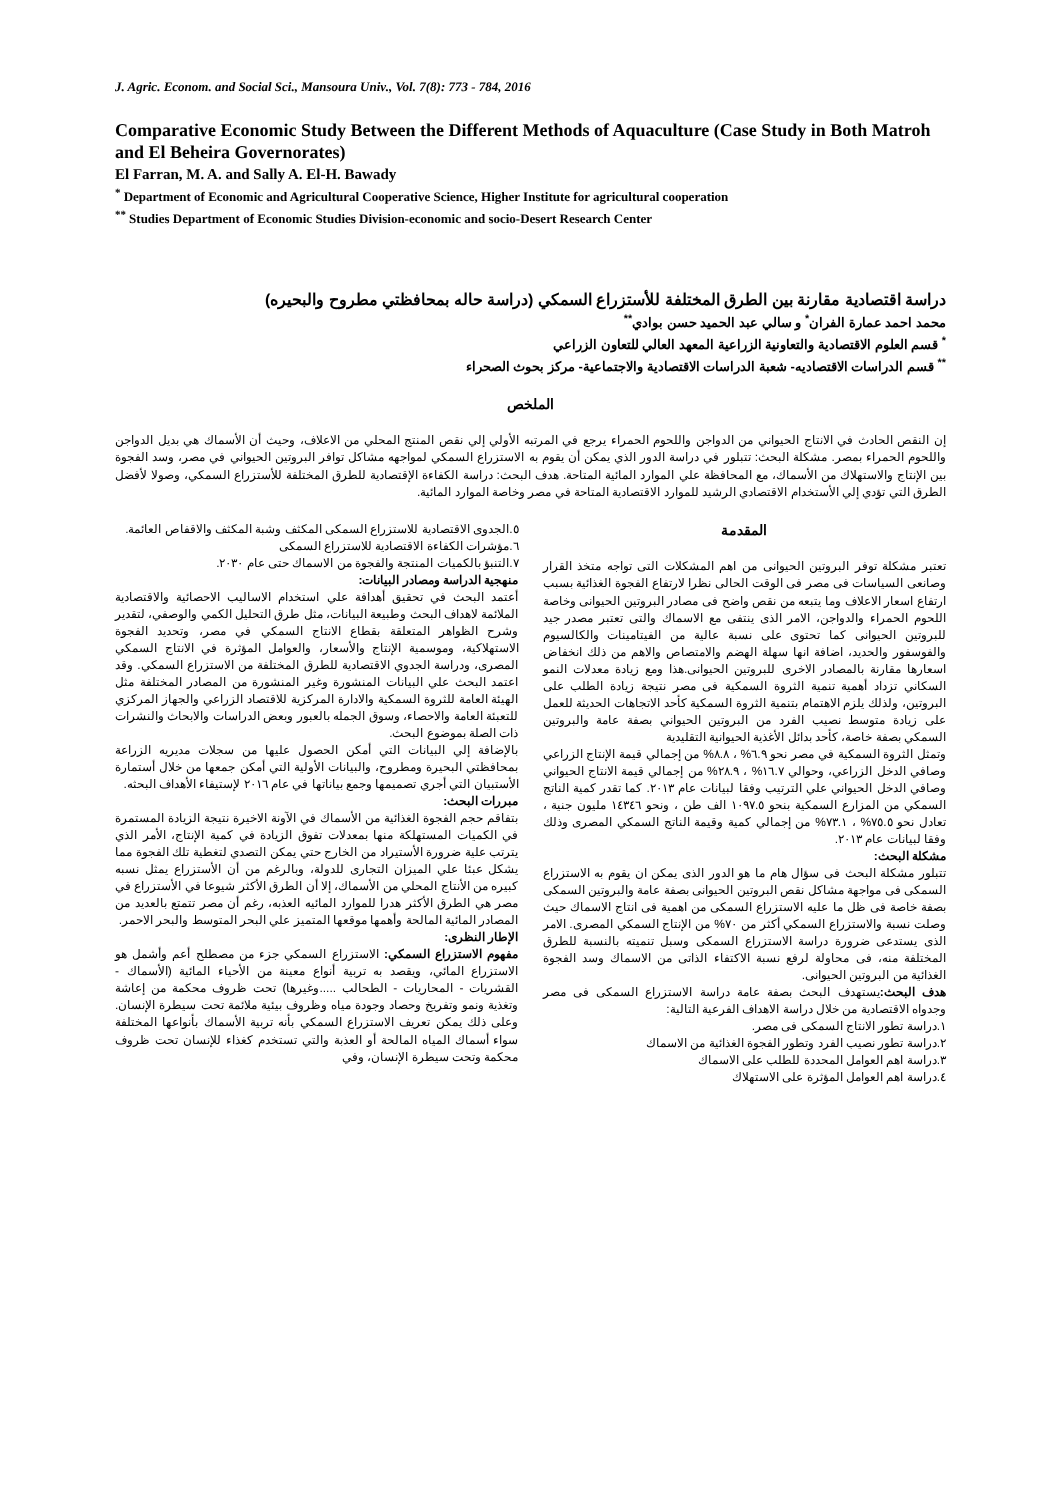J. Agric. Econom. and Social Sci., Mansoura Univ., Vol. 7(8): 773 - 784, 2016
Comparative Economic Study Between the Different Methods of Aquaculture (Case Study in Both Matroh and El Beheira Governorates)
El Farran, M. A. and Sally A. El-H. Bawady
<sup>*</sup> Department of Economic and Agricultural Cooperative Science, Higher Institute for agricultural cooperation
<sup>**</sup> Studies Department of Economic Studies Division-economic and socio-Desert Research Center
دراسة اقتصادية مقارنة بين الطرق المختلفة للأستزراع السمكي (دراسة حاله بمحافظتي مطروح والبحيره)
محمد احمد عمارة الفران<sup>*</sup> و سالي عبد الحميد حسن بوادي<sup>**</sup>
<sup>*</sup> قسم العلوم الاقتصادية والتعاونية الزراعية المعهد العالي للتعاون الزراعي
<sup>**</sup> قسم الدراسات الاقتصاديه- شعبة الدراسات الاقتصادية والاجتماعية- مركز بحوث الصحراء
الملخص
إن النقص الحادث في الانتاج الحيواني من الدواجن واللحوم الحمراء يرجع في المرتبه الأولي إلي نقص المنتج المحلي من الاعلاف، وحيث أن الأسماك هي بديل الدواجن واللحوم الحمراء بمصر. مشكلة البحث: تتبلور في دراسة الدور الذي يمكن أن يقوم به الاستزراع السمكي لمواجهه مشاكل توافر البروتين الحيواني في مصر، وسد الفجوة بين الإنتاج والاستهلاك من الأسماك، مع المحافظة علي الموارد المائية المتاحة. هدف البحث: دراسة الكفاءة الإقتصادية للطرق المختلفة للأستزراع السمكي، وصولا لأفضل الطرق التي تؤدي إلي الأستخدام الاقتصادي الرشيد للموارد الاقتصادية المتاحة في مصر وخاصة الموارد المائية.
المقدمة
تعتبر مشكلة توفر البروتين الحيوانى من اهم المشكلات التى تواجه متخذ القرار وصانعى السياسات فى مصر فى الوقت الحالى نظرا لارتفاع الفجوة الغذائية بسبب ارتفاع اسعار الاعلاف وما يتبعه من نقص واضح فى مصادر البروتين الحيوانى وخاصة اللحوم الحمراء والدواجن، الامر الذى ينتفى مع الاسماك والتى تعتبر مصدر جيد للبروتين الحيوانى كما تحتوى على نسبة عالية من الفيتامينات والكالسيوم والفوسفور والحديد، اضافة انها سهلة الهضم والامتصاص والاهم من ذلك انخفاض اسعارها مقارنة بالمصادر الاخرى للبروتين الحيوانى.هذا ومع زيادة معدلات النمو السكاني تزداد أهمية تنمية الثروة السمكية فى مصر نتيجة زيادة الطلب على البروتين، ولذلك يلزم الاهتمام بتنمية الثروة السمكية كأحد الاتجاهات الحديثة للعمل على زيادة متوسط نصيب الفرد من البروتين الحيواني بصفة عامة والبروتين السمكي بصفة خاصة، كأحد بدائل الأغذية الحيوانية التقليدية
وتمثل الثروة السمكية في مصر نحو ٦.٩% ، ٨.٨% من إجمالي قيمة الإنتاج الزراعي وصافي الدخل الزراعي، وحوالي ١٦.٧% ، ٢٨.٩% من إجمالي قيمة الانتاج الحيواني وصافي الدخل الحيواني علي الترتيب وفقا لبيانات عام ٢٠١٣. كما تقدر كمية الناتج السمكي من المزارع السمكية بنحو ١٠٩٧.٥ الف طن ، ونحو ١٤٣٤٦ مليون جنية ، تعادل نحو ٧٥.٥% ، ٧٣.١% من إجمالي كمية وقيمة الناتج السمكي المصرى وذلك وفقا لبيانات عام ٢٠١٣.
مشكلة البحث:
تتبلور مشكلة البحث فى سؤال هام ما هو الدور الذى يمكن ان يقوم به الاستزراع السمكى فى مواجهة مشاكل نقص البروتين الحيوانى بصفة عامة والبروتين السمكى بصفة خاصة فى ظل ما عليه الاستزراع السمكى من اهمية فى انتاج الاسماك حيث وصلت نسبة والاستزراع السمكي أكثر من ٧٠% من الإنتاج السمكي المصرى. الامر الذى يستدعى ضرورة دراسة الاستزراع السمكى وسبل تنميته بالنسبة للطرق المختلفة منه، فى محاولة لرفع نسبة الاكتفاء الذاتى من الاسماك وسد الفجوة الغذائية من البروتين الحيوانى.
هدف البحث: يستهدف البحث بصفة عامة دراسة الاستزراع السمكى فى مصر وجدواه الاقتصادية من خلال دراسة الاهداف الفرعية التالية:
١.دراسة تطور الانتاج السمكى فى مصر.
٢.دراسة تطور نصيب الفرد وتطور الفجوة الغذائية من الاسماك
٣.دراسة اهم العوامل المحددة للطلب على الاسماك
٤.دراسة اهم العوامل المؤثرة على الاستهلاك
٥.الجدوى الاقتصادية للاستزراع السمكى المكثف وشبة المكثف والاقفاص العائمة.
٦.مؤشرات الكفاءة الاقتصادية للاستزراع السمكى
٧.التنبؤ بالكميات المنتجة والفجوة من الاسماك حتى عام ٢٠٣٠.
منهجية الدراسة ومصادر البيانات:
أعتمد البحث في تحقيق أهدافة علي استخدام الاساليب الاحصائية والاقتصادية الملائمة لاهداف البحث وطبيعة البيانات، مثل طرق التحليل الكمي والوصفي، لتقدير وشرح الظواهر المتعلقة بقطاع الانتاج السمكي في مصر، وتحديد الفجوة الاستهلاكية، وموسمية الإنتاج والأسعار، والعوامل المؤثرة في الانتاج السمكي المصرى، ودراسة الجدوي الاقتصادية للطرق المختلفة من الاستزراع السمكي. وقد اعتمد البحث علي البيانات المنشورة وغير المنشورة من المصادر المختلفة مثل الهيئة العامة للثروة السمكية والادارة المركزية للاقتصاد الزراعي والجهاز المركزي للتعبئة العامة والاحصاء، وسوق الجمله بالعبور وبعض الدراسات والابحاث والنشرات ذات الصلة بموضوع البحث.
بالإضافة إلي البيانات التي أمكن الحصول عليها من سجلات مديريه الزراعة بمحافظتي البحيرة ومطروح، والبيانات الأولية التي أمكن جمعها من خلال أستمارة الأستبيان التي أجري تصميمها وجمع بياناتها في عام ٢٠١٦ لإستيفاء الأهداف البحثه.
مبررات البحث:
بتفاقم حجم الفجوة الغذائية من الأسماك في الآونة الاخيرة نتيجة الزيادة المستمرة في الكميات المستهلكة منها بمعدلات تفوق الزيادة في كمية الإنتاج، الأمر الذي يترتب علية ضرورة الأستيراد من الخارج حتي يمكن التصدي لتغطية تلك الفجوة مما يشكل عبئا علي الميزان التجارى للدولة، وبالرغم من أن الأستزراع يمثل نسبه كبيره من الأنتاج المحلي من الأسماك، إلا أن الطرق الأكثر شيوعا في الأستزراع في مصر هي الطرق الأكثر هدرا للموارد المائيه العذبه، رغم أن مصر تتمتع بالعديد من المصادر المائية المالحة وأهمها موقعها المتميز علي البحر المتوسط والبحر الاحمر.
الإطار النظرى:
مفهوم الاستزراع السمكي: الاستزراع السمكي جزء من مصطلح أعم وأشمل هو الاستزراع المائي، ويقصد به تربية أنواع معينة من الأحياء المائية (الأسماك - القشريات - المحاريات - الطحالب .....وغيرها) تحت ظروف محكمة من إعاشة وتغذية ونمو وتفريخ وحصاد وجودة مياه وظروف بيئية ملائمة تحت سيطرة الإنسان. وعلى ذلك يمكن تعريف الاستزراع السمكي بأنه تربية الأسماك بأنواعها المختلفة سواء أسماك المياه المالحة أو العذبة والتي تستخدم كغذاء للإنسان تحت ظروف محكمة وتحت سيطرة الإنسان، وفي